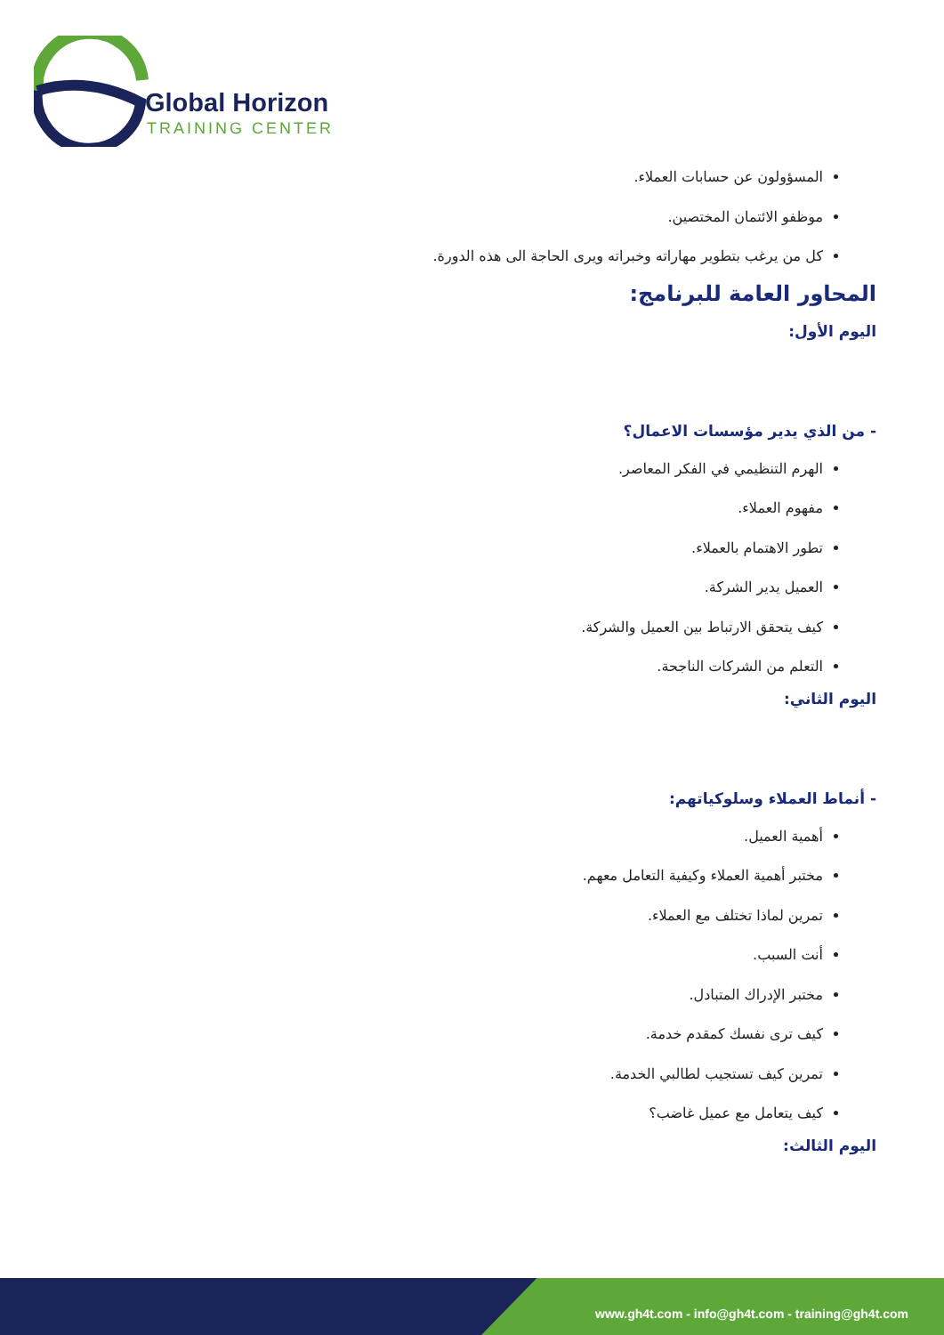Global Horizon
TRAINING CENTER
المسؤولون عن حسابات العملاء.
موظفو الائتمان المختصين.
كل من يرغب بتطوير مهاراته وخبراته ويرى الحاجة الى هذه الدورة.
المحاور العامة للبرنامج:
اليوم الأول:
- من الذي يدير مؤسسات الاعمال؟
الهرم التنظيمي في الفكر المعاصر.
مفهوم العملاء.
تطور الاهتمام بالعملاء.
العميل يدير الشركة.
كيف يتحقق الارتباط بين العميل والشركة.
التعلم من الشركات الناجحة.
اليوم الثاني:
- أنماط العملاء وسلوكياتهم:
أهمية العميل.
مختبر أهمية العملاء وكيفية التعامل معهم.
تمرين لماذا تختلف مع العملاء.
أنت السبب.
مختبر الإدراك المتبادل.
كيف ترى نفسك كمقدم خدمة.
تمرين كيف تستجيب لطالبي الخدمة.
كيف يتعامل مع عميل غاضب؟
اليوم الثالث:
www.gh4t.com - info@gh4t.com - training@gh4t.com